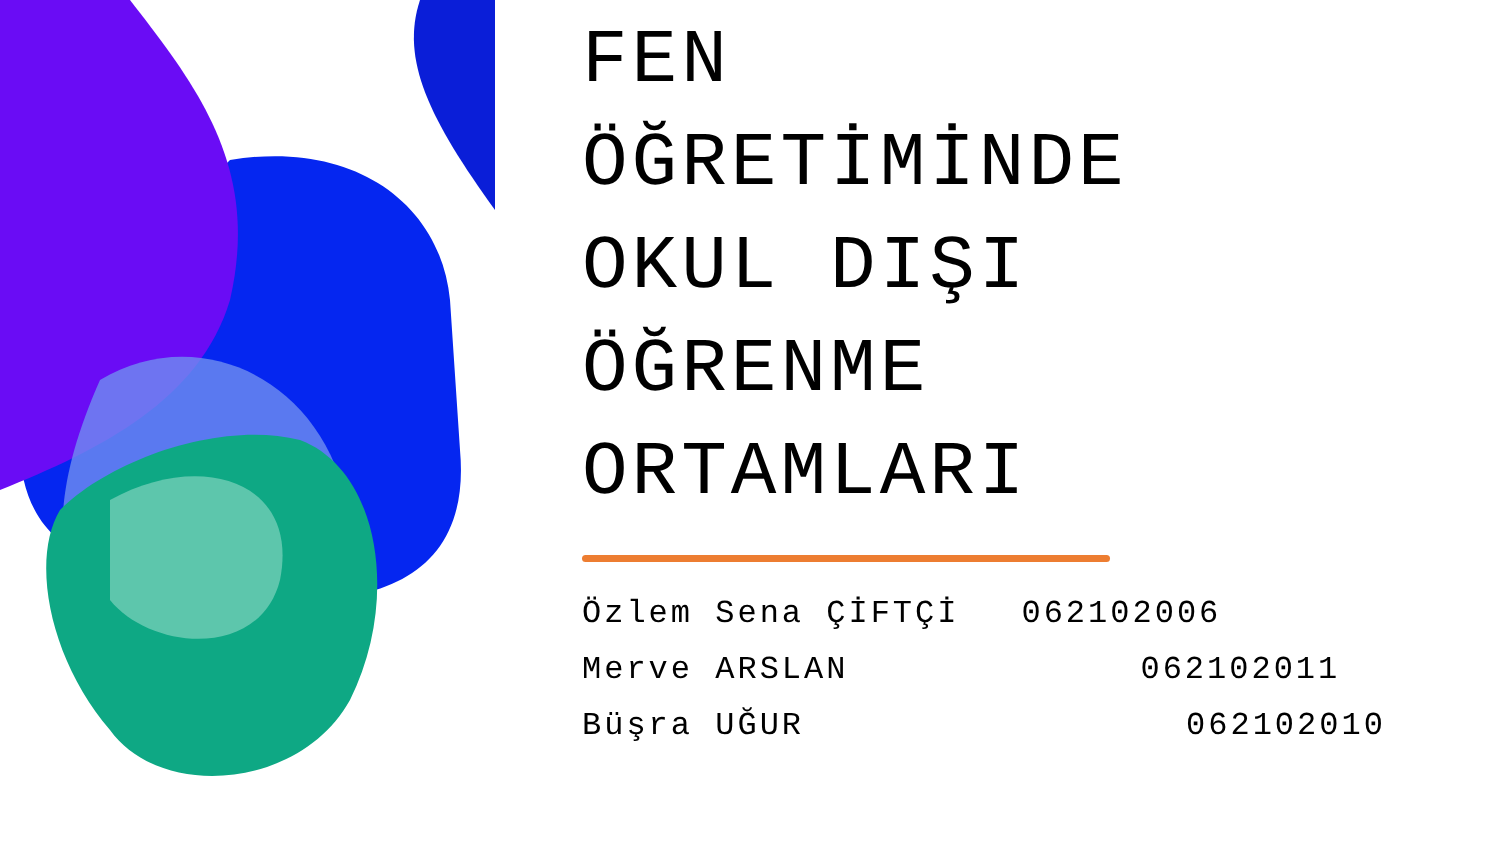FEN
ÖĞRETİMİNDE
OKUL DIŞI
ÖĞRENME
ORTAMLARI
Özlem Sena ÇİFTÇİ 062102006
Merve ARSLAN 062102011
Büşra UĞUR 062102010